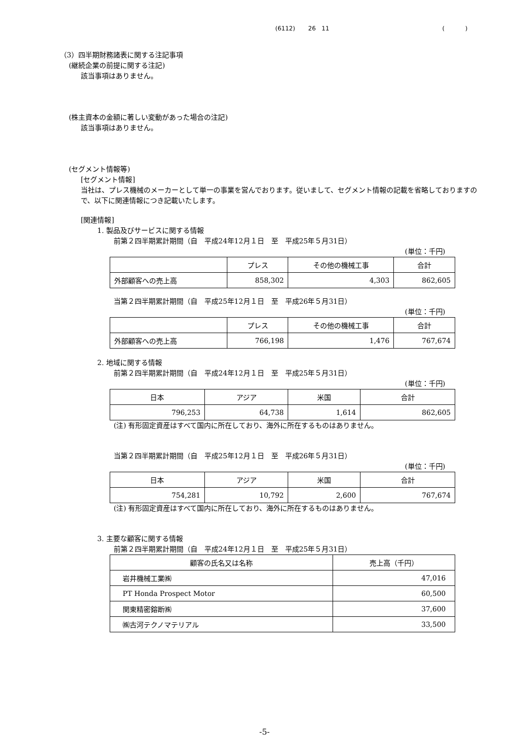(6112) 26 11 ( )
（3）四半期財務諸表に関する注記事項
(継続企業の前提に関する注記)
該当事項はありません。
(株主資本の金額に著しい変動があった場合の注記)
該当事項はありません。
(セグメント情報等)
[セグメント情報]
当社は、プレス機械のメーカーとして単一の事業を営んでおります。従いまして、セグメント情報の記載を省略しておりますので、以下に関連情報につき記載いたします。
[関連情報]
1. 製品及びサービスに関する情報
前第２四半期累計期間（自　平成24年12月１日　至　平成25年５月31日）
(単位：千円)
| | プレス | その他の機械工事 | 合計 |
| 外部顧客への売上高 | 858,302 | 4,303 | 862,605 |
当第２四半期累計期間（自　平成25年12月１日　至　平成26年５月31日）
(単位：千円)
| | プレス | その他の機械工事 | 合計 |
| 外部顧客への売上高 | 766,198 | 1,476 | 767,674 |
2. 地域に関する情報
前第２四半期累計期間（自　平成24年12月１日　至　平成25年５月31日）
(単位：千円)
| 日本 | アジア | 米国 | 合計 |
| 796,253 | 64,738 | 1,614 | 862,605 |
(注) 有形固定資産はすべて国内に所在しており、海外に所在するものはありません。
当第２四半期累計期間（自　平成25年12月１日　至　平成26年５月31日）
(単位：千円)
| 日本 | アジア | 米国 | 合計 |
| 754,281 | 10,792 | 2,600 | 767,674 |
(注) 有形固定資産はすべて国内に所在しており、海外に所在するものはありません。
3. 主要な顧客に関する情報
前第２四半期累計期間（自　平成24年12月１日　至　平成25年５月31日）
| 顧客の氏名又は名称 | 売上高（千円） |
| 岩井機械工業㈱ | 47,016 |
| PT Honda Prospect Motor | 60,500 |
| 関東精密鎔断㈱ | 37,600 |
| ㈱古河テクノマテリアル | 33,500 |
-5-